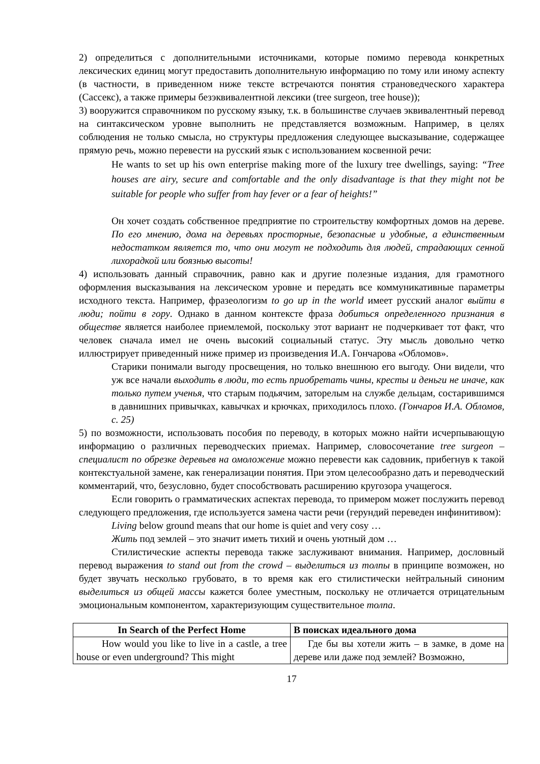2) определиться с дополнительными источниками, которые помимо перевода конкретных лексических единиц могут предоставить дополнительную информацию по тому или иному аспекту (в частности, в приведенном ниже тексте встречаются понятия страноведческого характера (Сассекс), а также примеры безэквивалентной лексики (tree surgeon, tree house));
3) вооружится справочником по русскому языку, т.к. в большинстве случаев эквивалентный перевод на синтаксическом уровне выполнить не представляется возможным. Например, в целях соблюдения не только смысла, но структуры предложения следующее высказывание, содержащее прямую речь, можно перевести на русский язык с использованием косвенной речи:
He wants to set up his own enterprise making more of the luxury tree dwellings, saying: “Tree houses are airy, secure and comfortable and the only disadvantage is that they might not be suitable for people who suffer from hay fever or a fear of heights!”
Он хочет создать собственное предприятие по строительству комфортных домов на дереве. По его мнению, дома на деревьях просторные, безопасные и удобные, а единственным недостатком является то, что они могут не подходить для людей, страдающих сенной лихорадкой или боязнью высоты!
4) использовать данный справочник, равно как и другие полезные издания, для грамотного оформления высказывания на лексическом уровне и передать все коммуникативные параметры исходного текста. Например, фразеологизм to go up in the world имеет русский аналог выйти в люди; пойти в гору. Однако в данном контексте фраза добиться определенного признания в обществе является наиболее приемлемой, поскольку этот вариант не подчеркивает тот факт, что человек сначала имел не очень высокий социальный статус. Эту мысль довольно четко иллюстрирует приведенный ниже пример из произведения И.А. Гончарова «Обломов».
Старики понимали выгоду просвещения, но только внешнюю его выгоду. Они видели, что уж все начали выходить в люди, то есть приобретать чины, кресты и деньги не иначе, как только путем ученья, что старым подьячим, заторелым на службе дельцам, состарившимся в давнишних привычках, кавычках и крючках, приходилось плохо. (Гончаров И.А. Обломов, с. 25)
5) по возможности, использовать пособия по переводу, в которых можно найти исчерпывающую информацию о различных переводческих приемах. Например, словосочетание tree surgeon – специалист по обрезке деревьев на омоложение можно перевести как садовник, прибегнув к такой контекстуальной замене, как генерализации понятия. При этом целесообразно дать и переводческий комментарий, что, безусловно, будет способствовать расширению кругозора учащегося.
Если говорить о грамматических аспектах перевода, то примером может послужить перевод следующего предложения, где используется замена части речи (герундий переведен инфинитивом):
Living below ground means that our home is quiet and very cosy …
Жить под землей – это значит иметь тихий и очень уютный дом …
Стилистические аспекты перевода также заслуживают внимания. Например, дословный перевод выражения to stand out from the crowd – выделиться из толпы в принципе возможен, но будет звучать несколько грубовато, в то время как его стилистически нейтральный синоним выделиться из общей массы кажется более уместным, поскольку не отличается отрицательным эмоциональным компонентом, характеризующим существительное толпа.
| In Search of the Perfect Home | В поисках идеального дома |
| --- | --- |
| How would you like to live in a castle, a tree house or even underground? This might | Где бы вы хотели жить – в замке, в доме на дереве или даже под землей? Возможно, |
17